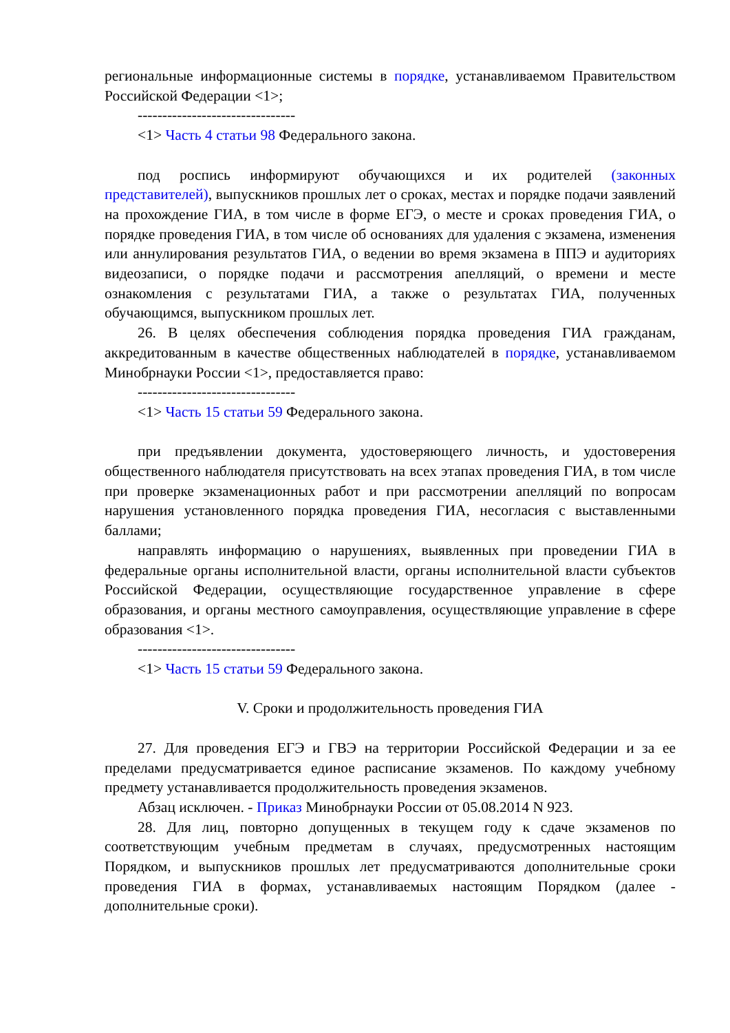региональные информационные системы в порядке, устанавливаемом Правительством Российской Федерации <1>;
--------------------------------
<1> Часть 4 статьи 98 Федерального закона.
под роспись информируют обучающихся и их родителей (законных представителей), выпускников прошлых лет о сроках, местах и порядке подачи заявлений на прохождение ГИА, в том числе в форме ЕГЭ, о месте и сроках проведения ГИА, о порядке проведения ГИА, в том числе об основаниях для удаления с экзамена, изменения или аннулирования результатов ГИА, о ведении во время экзамена в ППЭ и аудиториях видеозаписи, о порядке подачи и рассмотрения апелляций, о времени и месте ознакомления с результатами ГИА, а также о результатах ГИА, полученных обучающимся, выпускником прошлых лет.
26. В целях обеспечения соблюдения порядка проведения ГИА гражданам, аккредитованным в качестве общественных наблюдателей в порядке, устанавливаемом Минобрнауки России <1>, предоставляется право:
--------------------------------
<1> Часть 15 статьи 59 Федерального закона.
при предъявлении документа, удостоверяющего личность, и удостоверения общественного наблюдателя присутствовать на всех этапах проведения ГИА, в том числе при проверке экзаменационных работ и при рассмотрении апелляций по вопросам нарушения установленного порядка проведения ГИА, несогласия с выставленными баллами;
направлять информацию о нарушениях, выявленных при проведении ГИА в федеральные органы исполнительной власти, органы исполнительной власти субъектов Российской Федерации, осуществляющие государственное управление в сфере образования, и органы местного самоуправления, осуществляющие управление в сфере образования <1>.
--------------------------------
<1> Часть 15 статьи 59 Федерального закона.
V. Сроки и продолжительность проведения ГИА
27. Для проведения ЕГЭ и ГВЭ на территории Российской Федерации и за ее пределами предусматривается единое расписание экзаменов. По каждому учебному предмету устанавливается продолжительность проведения экзаменов.
Абзац исключен. - Приказ Минобрнауки России от 05.08.2014 N 923.
28. Для лиц, повторно допущенных в текущем году к сдаче экзаменов по соответствующим учебным предметам в случаях, предусмотренных настоящим Порядком, и выпускников прошлых лет предусматриваются дополнительные сроки проведения ГИА в формах, устанавливаемых настоящим Порядком (далее - дополнительные сроки).